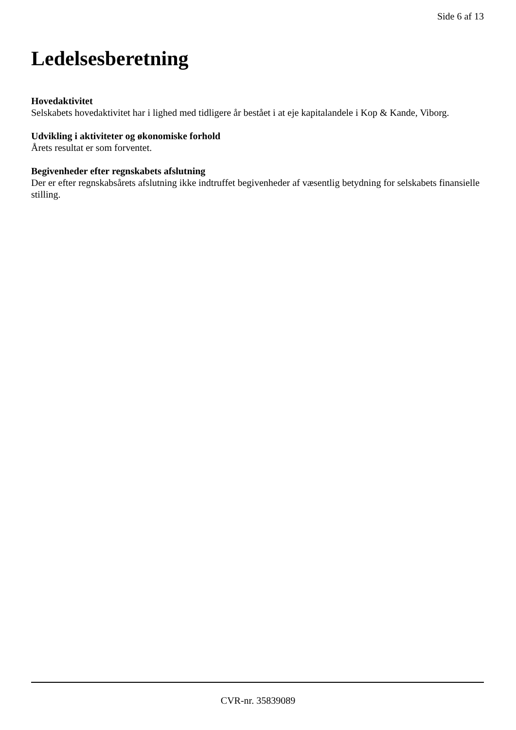Side 6 af 13
Ledelsesberetning
Hovedaktivitet
Selskabets hovedaktivitet har i lighed med tidligere år bestået i at eje kapitalandele i Kop & Kande, Viborg.
Udvikling i aktiviteter og økonomiske forhold
Årets resultat er som forventet.
Begivenheder efter regnskabets afslutning
Der er efter regnskabsårets afslutning ikke indtruffet begivenheder af væsentlig betydning for selskabets finansielle stilling.
CVR-nr. 35839089